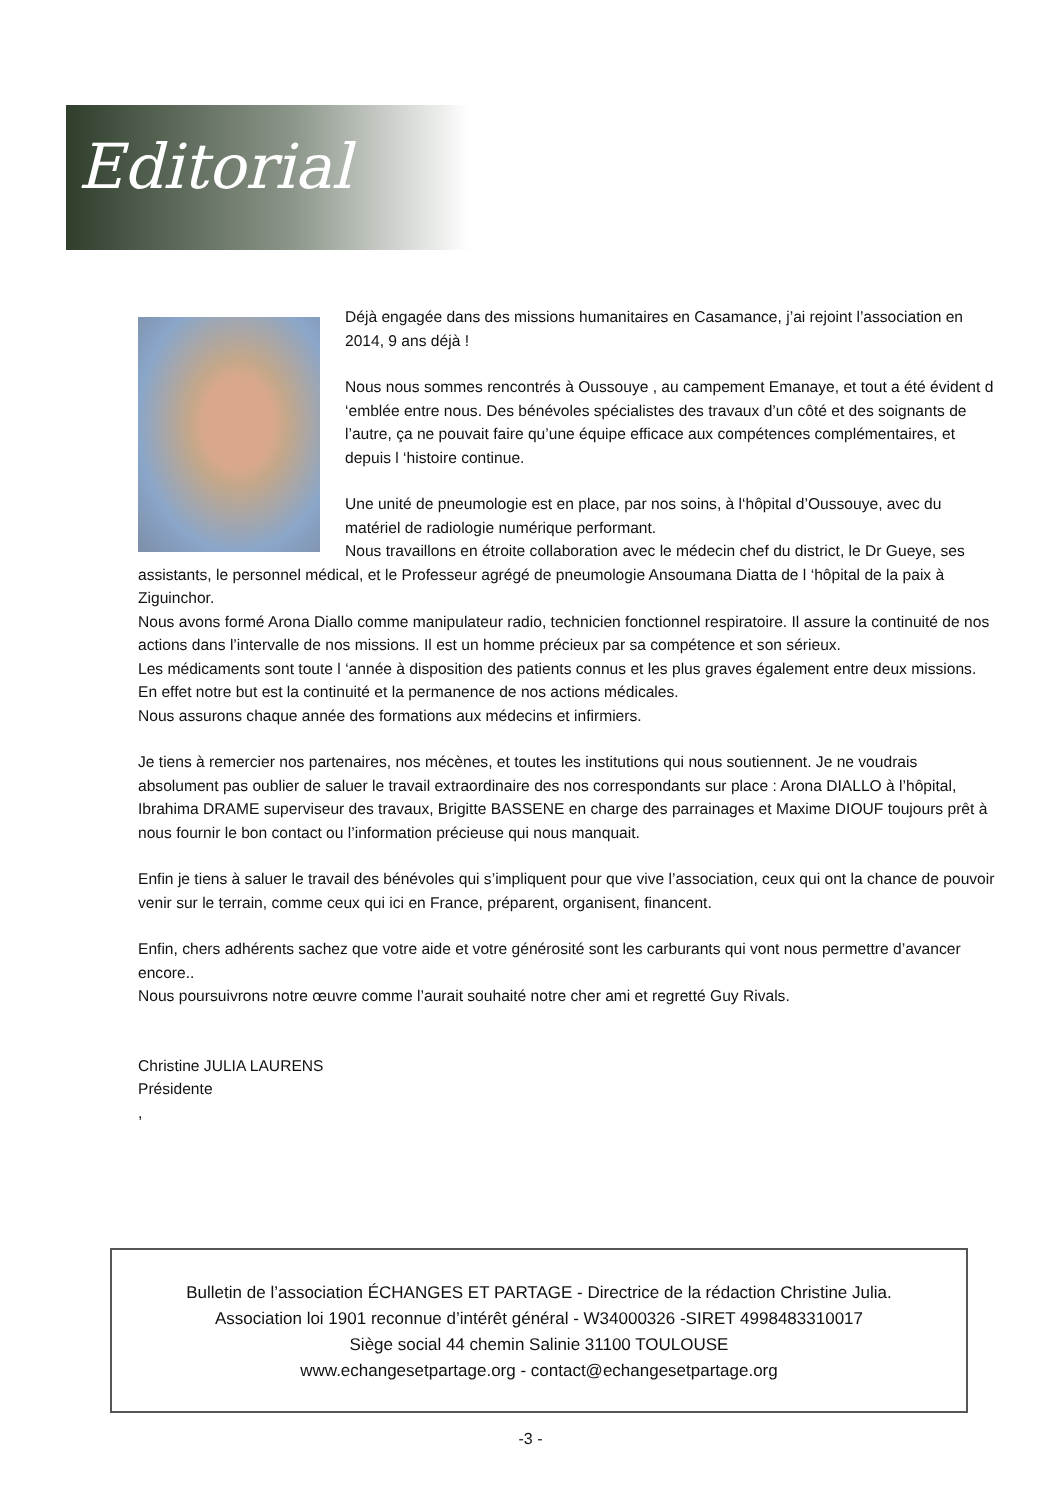Editorial
Déjà engagée dans des missions humanitaires en Casamance, j’ai rejoint l’association en 2014, 9 ans déjà !
Nous nous sommes rencontrés à Oussouye , au campement Emanaye, et tout a été évident d ‘emblée entre nous. Des bénévoles spécialistes des travaux d’un côté et des soignants de l’autre, ça ne pouvait faire qu’une équipe efficace aux compétences complémentaires, et depuis l ‘histoire continue.
Une unité de pneumologie est en place, par nos soins, à l‘hôpital d’Oussouye, avec du matériel de radiologie numérique performant.
Nous travaillons en étroite collaboration avec le médecin chef du district, le Dr Gueye, ses assistants, le personnel médical, et le Professeur agrégé de pneumologie Ansoumana Diatta de l ‘hôpital de la paix à Ziguinchor.
Nous avons formé Arona Diallo comme manipulateur radio, technicien fonctionnel respiratoire. Il assure la continuité de nos actions dans l’intervalle de nos missions. Il est un homme précieux par sa compétence et son sérieux.
Les médicaments sont toute l ‘année à disposition des patients connus et les plus graves également entre deux missions. En effet notre but est la continuité et la permanence de nos actions médicales.
Nous assurons chaque année des formations aux médecins et infirmiers.
Je tiens à remercier nos partenaires, nos mécènes, et toutes les institutions qui nous soutiennent. Je ne voudrais absolument pas oublier de saluer le travail extraordinaire des nos correspondants sur place : Arona DIALLO à l’hôpital, Ibrahima DRAME superviseur des travaux, Brigitte BASSENE en charge des parrainages et Maxime DIOUF toujours prêt à nous fournir le bon contact ou l’information précieuse qui nous manquait.
Enfin je tiens à saluer le travail des bénévoles qui s’impliquent pour que vive l’association, ceux qui ont la chance de pouvoir venir sur le terrain, comme ceux qui ici en France, préparent, organisent, financent.
Enfin, chers adhérents sachez que votre aide et votre générosité sont les carburants qui vont nous permettre d’avancer encore..
Nous poursuivrons notre œuvre comme l’aurait souhaité notre cher ami et regretté Guy Rivals.
Christine JULIA LAURENS
Présidente
,
Bulletin de l’association ÉCHANGES ET PARTAGE - Directrice de la rédaction Christine Julia.
Association loi 1901 reconnue d’intérêt général - W34000326 -SIRET 4998483310017
Siège social 44 chemin Salinie 31100 TOULOUSE
www.echangesetpartage.org - contact@echangesetpartage.org
-3 -